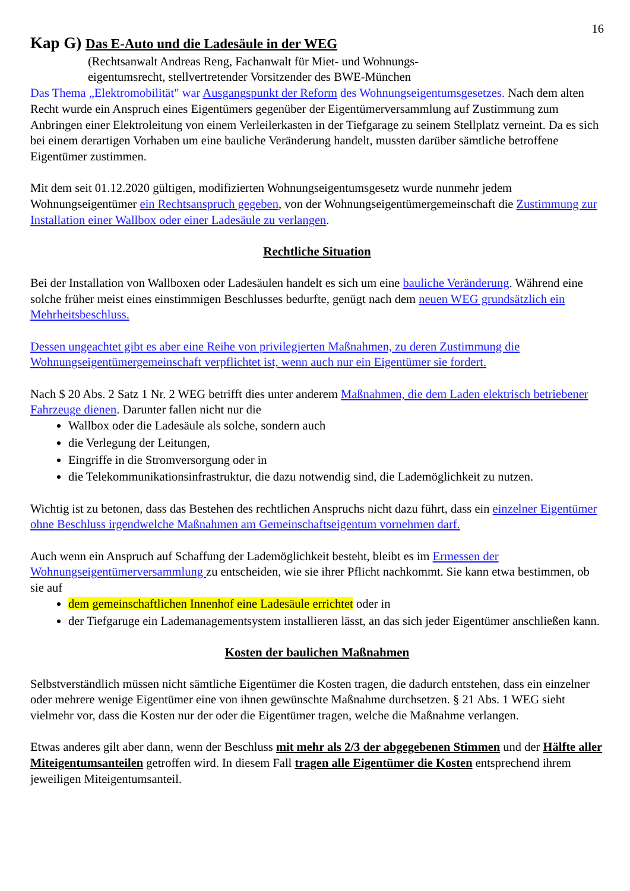16
Kap G) Das E-Auto und die Ladesäule in der WEG
(Rechtsanwalt Andreas Reng, Fachanwalt für Miet- und Wohnungs-
eigentumsrecht, stellvertretender Vorsitzender des BWE-München
Das Thema „Elektromobilität" war Ausgangspunkt der Reform des Wohnungseigentumsgesetzes. Nach dem alten Recht wurde ein Anspruch eines Eigentümers gegenüber der Eigentümerversammlung auf Zustimmung zum Anbringen einer Elektroleitung von einem Verleilerkasten in der Tiefgarage zu seinem Stellplatz verneint. Da es sich bei einem derartigen Vorhaben um eine bauliche Veränderung handelt, mussten darüber sämtliche betroffene Eigentümer zustimmen.
Mit dem seit 01.12.2020 gültigen, modifizierten Wohnungseigentumsgesetz wurde nunmehr jedem Wohnungseigentümer ein Rechtsanspruch gegeben, von der Wohnungseigentümergemeinschaft die Zustimmung zur Installation einer Wallbox oder einer Ladesäule zu verlangen.
Rechtliche Situation
Bei der Installation von Wallboxen oder Ladesäulen handelt es sich um eine bauliche Veränderung. Während eine solche früher meist eines einstimmigen Beschlusses bedurfte, genügt nach dem neuen WEG grundsätzlich ein Mehrheitsbeschluss.
Dessen ungeachtet gibt es aber eine Reihe von privilegierten Maßnahmen, zu deren Zustimmung die Wohnungseigentümergemeinschaft verpflichtet ist, wenn auch nur ein Eigentümer sie fordert.
Nach $ 20 Abs. 2 Satz 1 Nr. 2 WEG betrifft dies unter anderem Maßnahmen, die dem Laden elektrisch betriebener Fahrzeuge dienen. Darunter fallen nicht nur die
Wallbox oder die Ladesäule als solche, sondern auch
die Verlegung der Leitungen,
Eingriffe in die Stromversorgung oder in
die Telekommunikationsinfrastruktur, die dazu notwendig sind, die Lademöglichkeit zu nutzen.
Wichtig ist zu betonen, dass das Bestehen des rechtlichen Anspruchs nicht dazu führt, dass ein einzelner Eigentümer ohne Beschluss irgendwelche Maßnahmen am Gemeinschaftseigentum vornehmen darf.
Auch wenn ein Anspruch auf Schaffung der Lademöglichkeit besteht, bleibt es im Ermessen der Wohnungseigentümerversammlung zu entscheiden, wie sie ihrer Pflicht nachkommt. Sie kann etwa bestimmen, ob sie auf
dem gemeinschaftlichen Innenhof eine Ladesäule errichtet oder in
der Tiefgaruge ein Lademanagementsystem installieren lässt, an das sich jeder Eigentümer anschließen kann.
Kosten der baulichen Maßnahmen
Selbstverständlich müssen nicht sämtliche Eigentümer die Kosten tragen, die dadurch entstehen, dass ein einzelner oder mehrere wenige Eigentümer eine von ihnen gewünschte Maßnahme durchsetzen. § 21 Abs. 1 WEG sieht vielmehr vor, dass die Kosten nur der oder die Eigentümer tragen, welche die Maßnahme verlangen.
Etwas anderes gilt aber dann, wenn der Beschluss mit mehr als 2/3 der abgegebenen Stimmen und der Hälfte aller Miteigentumsanteilen getroffen wird. In diesem Fall tragen alle Eigentümer die Kosten entsprechend ihrem jeweiligen Miteigentumsanteil.